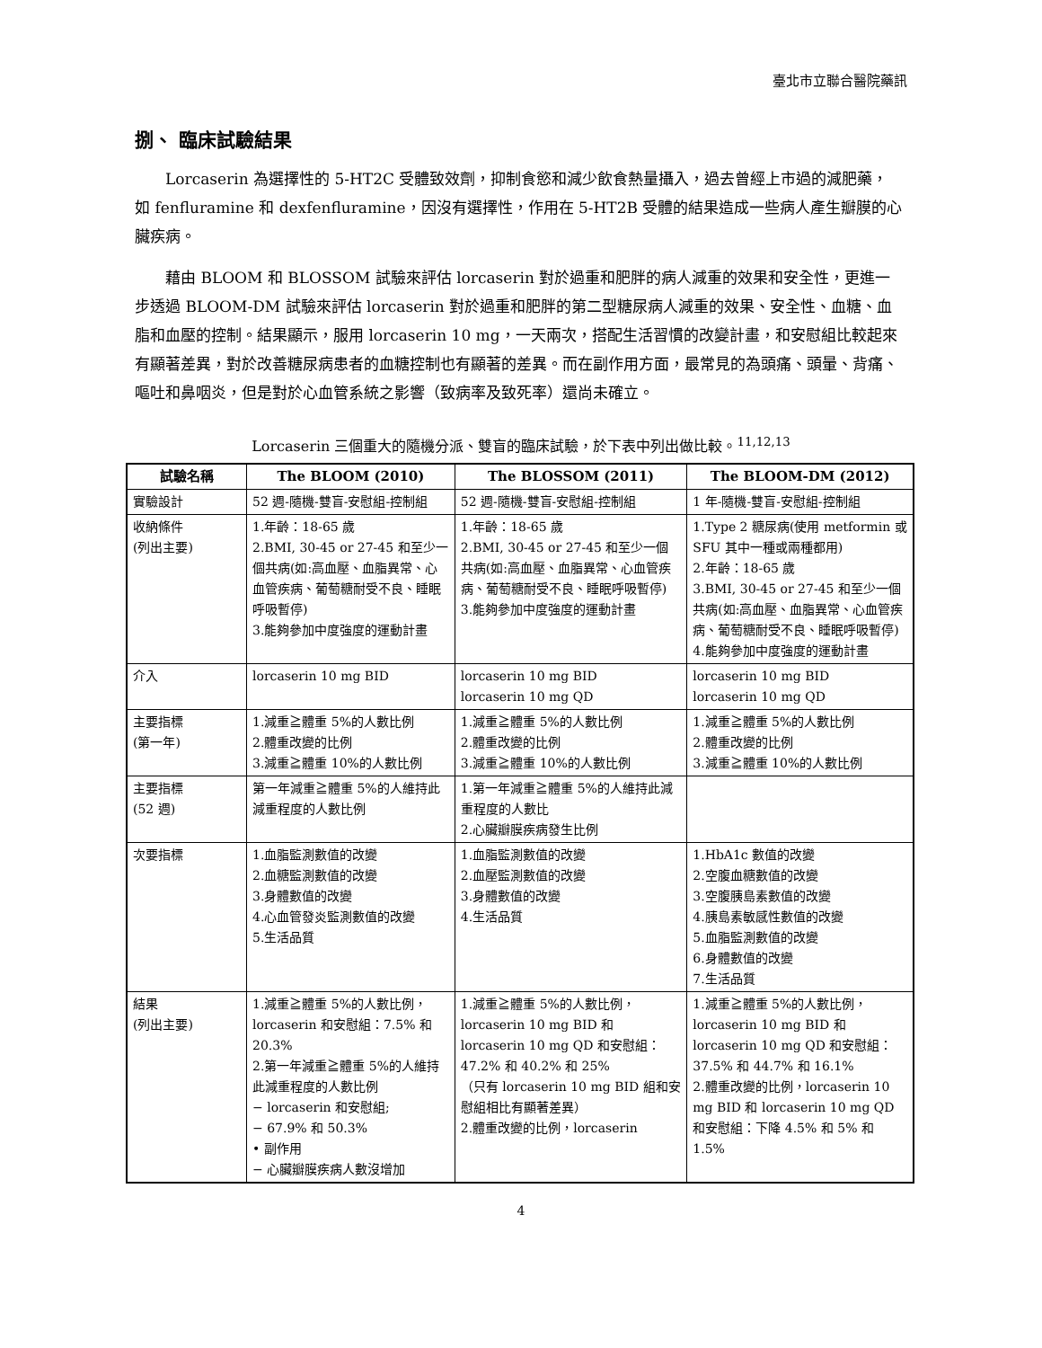臺北市立聯合醫院藥訊
捌、 臨床試驗結果
Lorcaserin 為選擇性的 5-HT2C 受體致效劑，抑制食慾和減少飲食熱量攝入，過去曾經上市過的減肥藥，如 fenfluramine 和 dexfenfluramine，因沒有選擇性，作用在 5-HT2B 受體的結果造成一些病人產生瓣膜的心臟疾病。
藉由 BLOOM 和 BLOSSOM 試驗來評估 lorcaserin 對於過重和肥胖的病人減重的效果和安全性，更進一步透過 BLOOM-DM 試驗來評估 lorcaserin 對於過重和肥胖的第二型糖尿病人減重的效果、安全性、血糖、血脂和血壓的控制。結果顯示，服用 lorcaserin 10 mg，一天兩次，搭配生活習慣的改變計畫，和安慰組比較起來有顯著差異，對於改善糖尿病患者的血糖控制也有顯著的差異。而在副作用方面，最常見的為頭痛、頭暈、背痛、嘔吐和鼻咽炎，但是對於心血管系統之影響（致病率及致死率）還尚未確立。
Lorcaserin 三個重大的隨機分派、雙盲的臨床試驗，於下表中列出做比較。<sup>11,12,13</sup>
| 試驗名稱 | The BLOOM (2010) | The BLOSSOM (2011) | The BLOOM-DM (2012) |
| --- | --- | --- | --- |
| 實驗設計 | 52 週-隨機-雙盲-安慰組-控制組 | 52 週-隨機-雙盲-安慰組-控制組 | 1 年-隨機-雙盲-安慰組-控制組 |
| 收納條件 (列出主要) | 1.年齡：18-65 歲 2.BMI, 30-45 or 27-45 和至少一個共病(如:高血壓、血脂異常、心血管疾病、葡萄糖耐受不良、睡眠呼吸暫停) 3.能夠參加中度強度的運動計畫 | 1.年齡：18-65 歲 2.BMI, 30-45 or 27-45 和至少一個共病(如:高血壓、血脂異常、心血管疾病、葡萄糖耐受不良、睡眠呼吸暫停) 3.能夠參加中度強度的運動計畫 | 1.Type 2 糖尿病(使用 metformin 或 SFU 其中一種或兩種都用) 2.年齡：18-65 歲 3.BMI, 30-45 or 27-45 和至少一個共病(如:高血壓、血脂異常、心血管疾病、葡萄糖耐受不良、睡眠呼吸暫停) 4.能夠參加中度強度的運動計畫 |
| 介入 | lorcaserin 10 mg BID | lorcaserin 10 mg BID lorcaserin 10 mg QD | lorcaserin 10 mg BID lorcaserin 10 mg QD |
| 主要指標 (第一年) | 1.減重≧體重 5%的人數比例 2.體重改變的比例 3.減重≧體重 10%的人數比例 | 1.減重≧體重 5%的人數比例 2.體重改變的比例 3.減重≧體重 10%的人數比例 | 1.減重≧體重 5%的人數比例 2.體重改變的比例 3.減重≧體重 10%的人數比例 |
| 主要指標 (52 週) | 第一年減重≧體重 5%的人維持此減重程度的人數比例 | 1.第一年減重≧體重 5%的人維持此減重程度的人數比 2.心臟瓣膜疾病發生比例 | |
| 次要指標 | 1.血脂監測數值的改變 2.血糖監測數值的改變 3.身體數值的改變 4.心血管發炎監測數值的改變 5.生活品質 | 1.血脂監測數值的改變 2.血壓監測數值的改變 3.身體數值的改變 4.生活品質 | 1.HbA1c 數值的改變 2.空腹血糖數值的改變 3.空腹胰島素數值的改變 4.胰島素敏感性數值的改變 5.血脂監測數值的改變 6.身體數值的改變 7.生活品質 |
| 結果 (列出主要) | 1.減重≧體重 5%的人數比例，lorcaserin 和安慰組：7.5% 和 20.3% 2.第一年減重≧體重 5%的人維持此減重程度的人數比例 − lorcaserin 和安慰組; − 67.9% 和 50.3% • 副作用 − 心臟瓣膜疾病人數沒增加 | 1.減重≧體重 5%的人數比例，lorcaserin 10 mg BID 和 lorcaserin 10 mg QD 和安慰組：47.2% 和 40.2% 和 25% （只有 lorcaserin 10 mg BID 組和安慰組相比有顯著差異） 2.體重改變的比例，lorcaserin | 1.減重≧體重 5%的人數比例，lorcaserin 10 mg BID 和 lorcaserin 10 mg QD 和安慰組：37.5% 和 44.7% 和 16.1% 2.體重改變的比例，lorcaserin 10 mg BID 和 lorcaserin 10 mg QD 和安慰組：下降 4.5% 和 5% 和 1.5% |
4